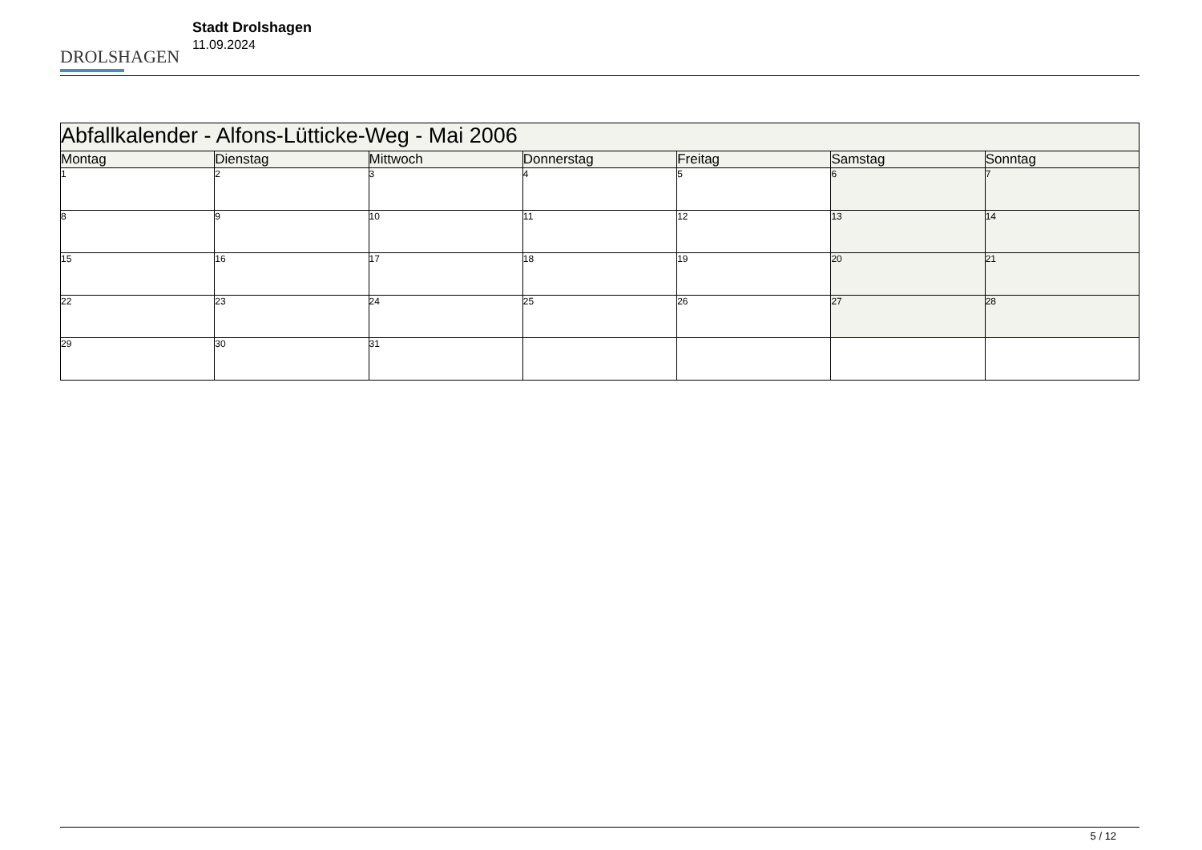DROLSHAGEN
Stadt Drolshagen
11.09.2024
| Abfallkalender - Alfons-Lütticke-Weg - Mai 2006 | | | | | | |
| --- | --- | --- | --- | --- | --- | --- |
| Montag | Dienstag | Mittwoch | Donnerstag | Freitag | Samstag | Sonntag |
| 1 | 2 | 3 | 4 | 5 | 6 | 7 |
| 8 | 9 | 10 | 11 | 12 | 13 | 14 |
| 15 | 16 | 17 | 18 | 19 | 20 | 21 |
| 22 | 23 | 24 | 25 | 26 | 27 | 28 |
| 29 | 30 | 31 | | | | |
5 / 12